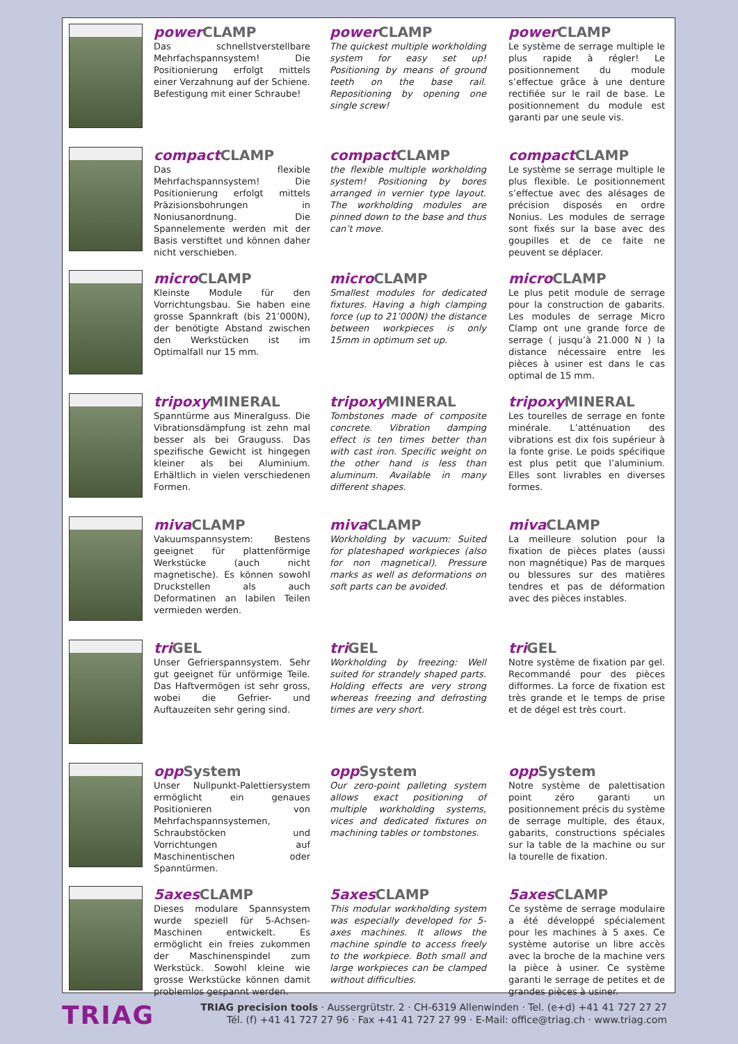power CLAMP
Das schnellstverstellbare Mehrfach­spannsystem! Die Positionierung erfolgt mittels einer Verzahnung auf der Schiene. Befestigung mit einer Schraube!
power CLAMP
The quickest multiple workholding system for easy set up! Positioning by means of ground teeth on the base rail. Repositioning by opening one single screw!
power CLAMP
Le système de serrage multiple le plus rapide à régler! Le positionnement du module s’effectue grâce à une denture rectifiée sur le rail de base. Le positionnement du module est garanti par une seule vis.
compact CLAMP
Das flexible Mehrfachspannsystem! Die Positionierung erfolgt mittels Präzisionsbohrungen in Noniusanordnung. Die Spannelemente werden mit der Basis verstiftet und können daher nicht verschieben.
compact CLAMP
the flexible multiple workholding system! Positioning by bores arranged in vernier type layout. The workholding modules are pinned down to the base and thus can’t move.
compact CLAMP
Le système se serrage multiple le plus flexible. Le positionnement s’effectue avec des alésages de précision disposés en ordre Nonius. Les modules de serrage sont fixés sur la base avec des goupilles et de ce faite ne peuvent se déplacer.
micro CLAMP
Kleinste Module für den Vorrichtungsbau. Sie haben eine grosse Spannkraft (bis 21’000N), der benötigte Abstand zwischen den Werkstücken ist im Optimalfall nur 15 mm.
micro CLAMP
Smallest modules for dedicated fixtures. Having a high clamping force (up to 21’000N) the distance between workpieces is only 15mm in optimum set up.
micro CLAMP
Le plus petit module de serrage pour la construction de gabarits. Les modules de serrage Micro Clamp ont une grande force de serrage ( jusqu’à 21.000 N ) la distance nécessaire entre les pièces à usiner est dans le cas optimal de 15 mm.
tripoxy MINERAL
Spanntürme aus Mineralguss. Die Vibrationsdämpfung ist zehn mal besser als bei Grauguss. Das spezifische Gewicht ist hingegen kleiner als bei Aluminium. Erhältlich in vielen verschiedenen Formen.
tripoxy MINERAL
Tombstones made of composite concrete. Vibration damping effect is ten times better than with cast iron. Specific weight on the other hand is less than aluminum. Available in many different shapes.
tripoxy MINERAL
Les tourelles de serrage en fonte minérale. L’atténuation des vibrations est dix fois supérieur à la fonte grise. Le poids spécifique est plus petit que l’aluminium. Elles sont livrables en diverses formes.
miva CLAMP
Vakuumspannsystem: Bestens geeignet für plattenförmige Werkstücke (auch nicht magnetische). Es können sowohl Druckstellen als auch Deformatinen an labilen Teilen vermieden werden.
miva CLAMP
Workholding by vacuum: Suited for plateshaped workpieces (also for non magnetical). Pressure marks as well as deformations on soft parts can be avoided.
miva CLAMP
La meilleure solution pour la fixation de pièces plates (aussi non magnétique) Pas de marques ou blessures sur des matières tendres et pas de déformation avec des pièces instables.
tri GEL
Unser Gefrierspannsystem. Sehr gut geeignet für unförmige Teile. Das Haftvermögen ist sehr gross, wobei die Gefrier- und Auftauzeiten sehr gering sind.
tri GEL
Workholding by freezing: Well suited for strandely shaped parts. Holding effects are very strong whereas freezing and defrosting times are very short.
tri GEL
Notre système de fixation par gel. Recommandé pour des pièces difformes. La force de fixation est très grande et le temps de prise et de dégel est très court.
opp System
Unser Nullpunkt-Palettiersystem ermöglicht ein genaues Positionieren von Mehrfachspannsystemen, Schraubstöcken und Vorrichtungen auf Maschinentischen oder Spanntürmen.
opp System
Our zero-point palleting system allows exact positioning of multiple workholding systems, vices and dedicated fixtures on machining tables or tombstones.
opp System
Notre système de palettisation point zéro garanti un positionnement précis du système de serrage multiple, des étaux, gabarits, constructions spéciales sur la table de la machine ou sur la tourelle de fixation.
5axes CLAMP
Dieses modulare Spannsystem wurde speziell für 5-Achsen-Maschinen entwickelt. Es ermöglicht ein freies zukommen der Maschinenspindel zum Werkstück. Sowohl kleine wie grosse Werkstücke können damit problemlos gespannt werden.
5axes CLAMP
This modular workholding system was especially developed for 5-axes machines. It allows the machine spindle to access freely to the workpiece. Both small and large workpieces can be clamped without difficulties.
5axes CLAMP
Ce système de serrage modulaire a été développé spécialement pour les machines à 5 axes. Ce système autorise un libre accès avec la broche de la machine vers la pièce à usiner. Ce système garanti le serrage de petites et de grandes pièces à usiner.
TRIAG
TRIAG precision tools · Aussergrütstr. 2 · CH-6319 Allenwinden · Tel. (e+d) +41 41 727 27 27
Tél. (f) +41 41 727 27 96 · Fax +41 41 727 27 99 · E-Mail: office@triag.ch · www.triag.com